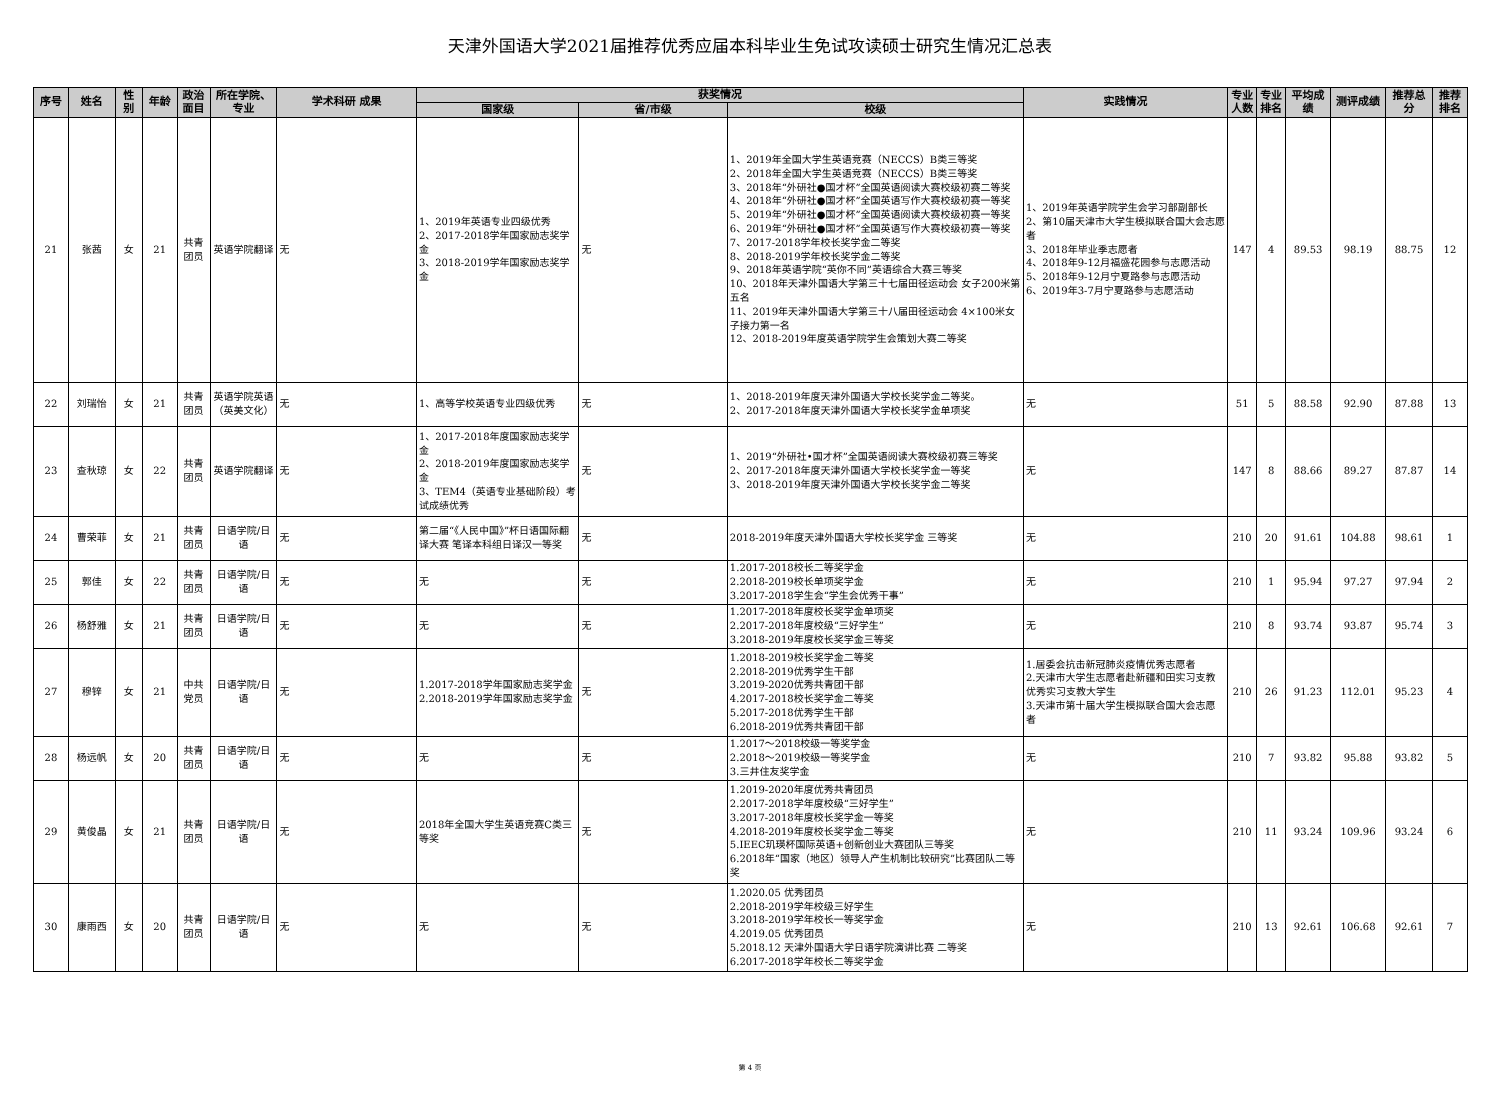天津外国语大学2021届推荐优秀应届本科毕业生免试攻读硕士研究生情况汇总表
| 序号 | 姓名 | 性别 | 年龄 | 政治面目 | 所在学院、专业 | 学术科研 成果 | 获奖情况 | | | 实践情况 | 专业人数 | 专业排名 | 平均成绩 | 测评成绩 | 推荐总分 | 推荐排名 |
| --- | --- | --- | --- | --- | --- | --- | --- | --- | --- | --- | --- | --- | --- | --- | --- | --- |
| | | | | | | | 国家级 | 省/市级 | 校级 | | | | | | | |
| 21 | 张茜 | 女 | 21 | 共青团员 | 英语学院翻译 | 无 | 1、2019年英语专业四级优秀 2、2017-2018学年国家励志奖学金 3、2018-2019学年国家励志奖学金 | 无 | 1、2019年全国大学生英语竞赛（NECCS）B类三等奖 2、2018年全国大学生英语竞赛（NECCS）B类三等奖 3、2018年“外研社●国才杯”全国英语阅读大赛校级初赛二等奖 4、2018年“外研社●国才杯”全国英语写作大赛校级初赛一等奖 5、2019年“外研社●国才杯”全国英语阅读大赛校级初赛一等奖 6、2019年“外研社●国才杯”全国英语写作大赛校级初赛一等奖 7、2017-2018学年校长奖学金二等奖 8、2018-2019学年校长奖学金二等奖 9、2018年英语学院“英你不同”英语综合大赛三等奖 10、2018年天津外国语大学第三十七届田径运动会 女子200米第五名 11、2019年天津外国语大学第三十八届田径运动会 4×100米女子接力第一名 12、2018-2019年度英语学院学生会策划大赛二等奖 | 1、2019年英语学院学生会学习部副部长 2、第10届天津市大学生模拟联合国大会志愿者 3、2018年毕业季志愿者 4、2018年9-12月福盛花园参与志愿活动 5、2018年9-12月宁夏路参与志愿活动 6、2019年3-7月宁夏路参与志愿活动 | 147 | 4 | 89.53 | 98.19 | 88.75 | 12 |
| 22 | 刘瑞怡 | 女 | 21 | 共青团员 | 英语学院英语（英美文化） | 无 | 1、高等学校英语专业四级优秀 | 无 | 1、2018-2019年度天津外国语大学校长奖学金二等奖。 2、2017-2018年度天津外国语大学校长奖学金单项奖 | 无 | 51 | 5 | 88.58 | 92.90 | 87.88 | 13 |
| 23 | 查秋琼 | 女 | 22 | 共青团员 | 英语学院翻译 | 无 | 1、2017-2018年度国家励志奖学金 2、2018-2019年度国家励志奖学金 3、TEM4（英语专业基础阶段）考试成绩优秀 | 无 | 1、2019“外研社•国才杯”全国英语阅读大赛校级初赛三等奖 2、2017-2018年度天津外国语大学校长奖学金一等奖 3、2018-2019年度天津外国语大学校长奖学金二等奖 | 无 | 147 | 8 | 88.66 | 89.27 | 87.87 | 14 |
| 24 | 曹荣菲 | 女 | 21 | 共青团员 | 日语学院/日语 | 无 | 第二届“《人民中国》”杯日语国际翻译大赛 笔译本科组日译汉一等奖 | 无 | 2018-2019年度天津外国语大学校长奖学金 三等奖 | 无 | 210 | 20 | 91.61 | 104.88 | 98.61 | 1 |
| 25 | 郭佳 | 女 | 22 | 共青团员 | 日语学院/日语 | 无 | 无 | 无 | 1.2017-2018校长二等奖学金 2.2018-2019校长单项奖学金 3.2017-2018学生会“学生会优秀干事” | 无 | 210 | 1 | 95.94 | 97.27 | 97.94 | 2 |
| 26 | 杨舒雅 | 女 | 21 | 共青团员 | 日语学院/日语 | 无 | 无 | 无 | 1.2017-2018年度校长奖学金单项奖 2.2017-2018年度校级“三好学生” 3.2018-2019年度校长奖学金三等奖 | 无 | 210 | 8 | 93.74 | 93.87 | 95.74 | 3 |
| 27 | 穆锌 | 女 | 21 | 中共党员 | 日语学院/日语 | 无 | 1.2017-2018学年国家励志奖学金 2.2018-2019学年国家励志奖学金 | 无 | 1.2018-2019校长奖学金二等奖 2.2018-2019优秀学生干部 3.2019-2020优秀共青团干部 4.2017-2018校长奖学金二等奖 5.2017-2018优秀学生干部 6.2018-2019优秀共青团干部 | 1.居委会抗击新冠肺炎疫情优秀志愿者 2.天津市大学生志愿者赴新疆和田实习支教优秀实习支教大学生 3.天津市第十届大学生模拟联合国大会志愿者 | 210 | 26 | 91.23 | 112.01 | 95.23 | 4 |
| 28 | 杨远帆 | 女 | 20 | 共青团员 | 日语学院/日语 | 无 | 无 | 无 | 1.2017～2018校级一等奖学金 2.2018～2019校级一等奖学金 3.三井住友奖学金 | 无 | 210 | 7 | 93.82 | 95.88 | 93.82 | 5 |
| 29 | 黄俊晶 | 女 | 21 | 共青团员 | 日语学院/日语 | 无 | 2018年全国大学生英语竞赛C类三等奖 | 无 | 1.2019-2020年度优秀共青团员 2.2017-2018学年度校级“三好学生” 3.2017-2018年度校长奖学金一等奖 4.2018-2019年度校长奖学金二等奖 5.IEEC玑瑛杯国际英语+创新创业大赛团队三等奖 6.2018年“国家（地区）领导人产生机制比较研究”比赛团队二等奖 | 无 | 210 | 11 | 93.24 | 109.96 | 93.24 | 6 |
| 30 | 康雨西 | 女 | 20 | 共青团员 | 日语学院/日语 | 无 | 无 | 无 | 1.2020.05 优秀团员 2.2018-2019学年校级三好学生 3.2018-2019学年校长一等奖学金 4.2019.05 优秀团员 5.2018.12 天津外国语大学日语学院演讲比赛 二等奖 6.2017-2018学年校长二等奖学金 | 无 | 210 | 13 | 92.61 | 106.68 | 92.61 | 7 |
第 4 页